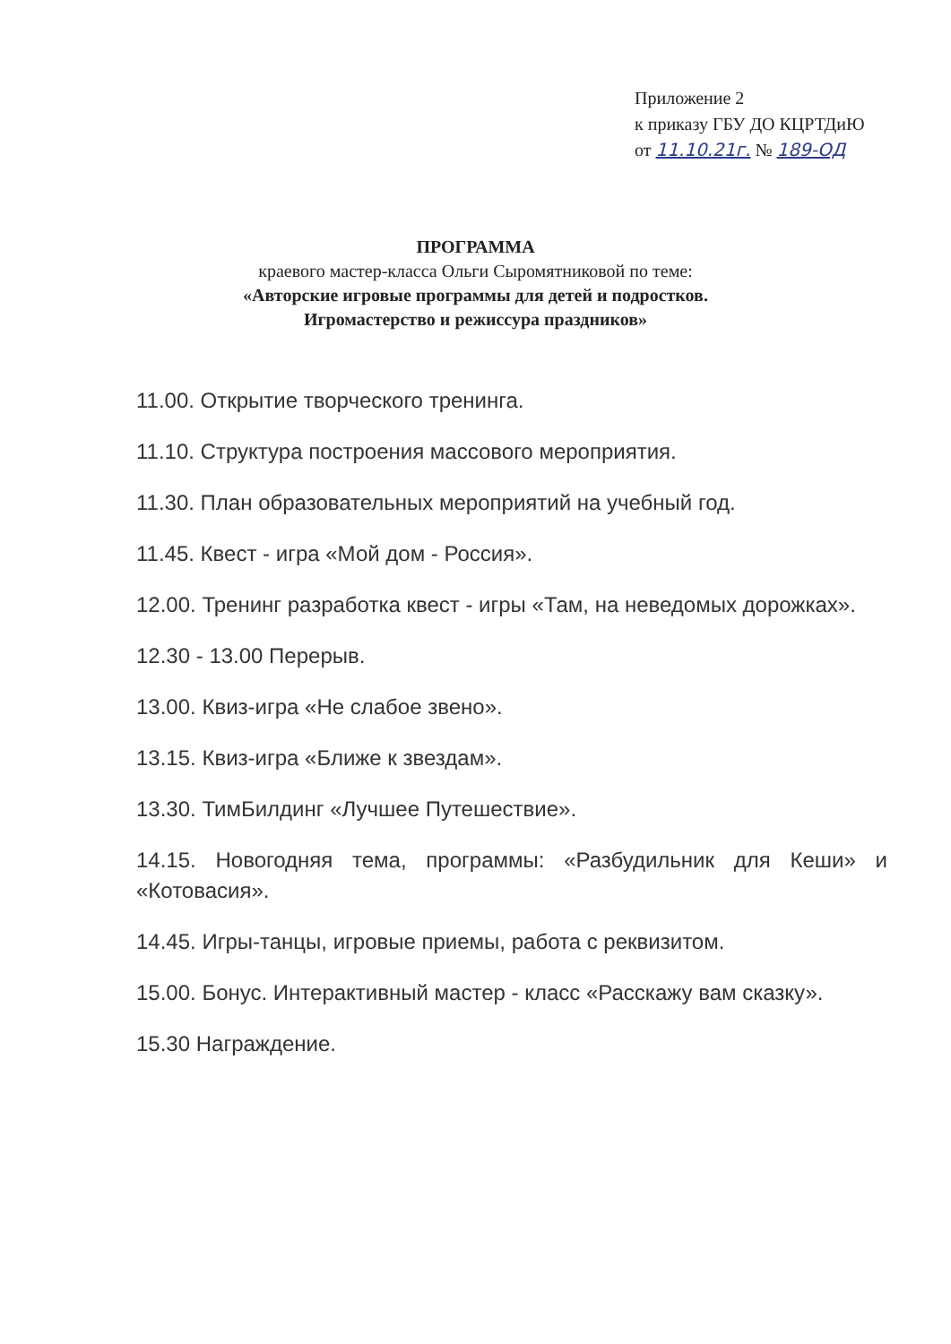Приложение 2
к приказу ГБУ ДО КЦРТДиЮ
от 11.10.21г. № 189-ОД
ПРОГРАММА
краевого мастер-класса Ольги Сыромятниковой по теме:
«Авторские игровые программы для детей и подростков.
Игромастерство и режиссура праздников»
11.00. Открытие творческого тренинга.
11.10. Структура построения массового мероприятия.
11.30. План образовательных мероприятий на учебный год.
11.45. Квест - игра «Мой дом - Россия».
12.00. Тренинг разработка квест - игры «Там, на неведомых дорожках».
12.30 - 13.00 Перерыв.
13.00. Квиз-игра «Не слабое звено».
13.15. Квиз-игра «Ближе к звездам».
13.30. ТимБилдинг «Лучшее Путешествие».
14.15. Новогодняя тема, программы: «Разбудильник для Кеши» и «Котовасия».
14.45. Игры-танцы, игровые приемы, работа с реквизитом.
15.00. Бонус. Интерактивный мастер - класс «Расскажу вам сказку».
15.30 Награждение.